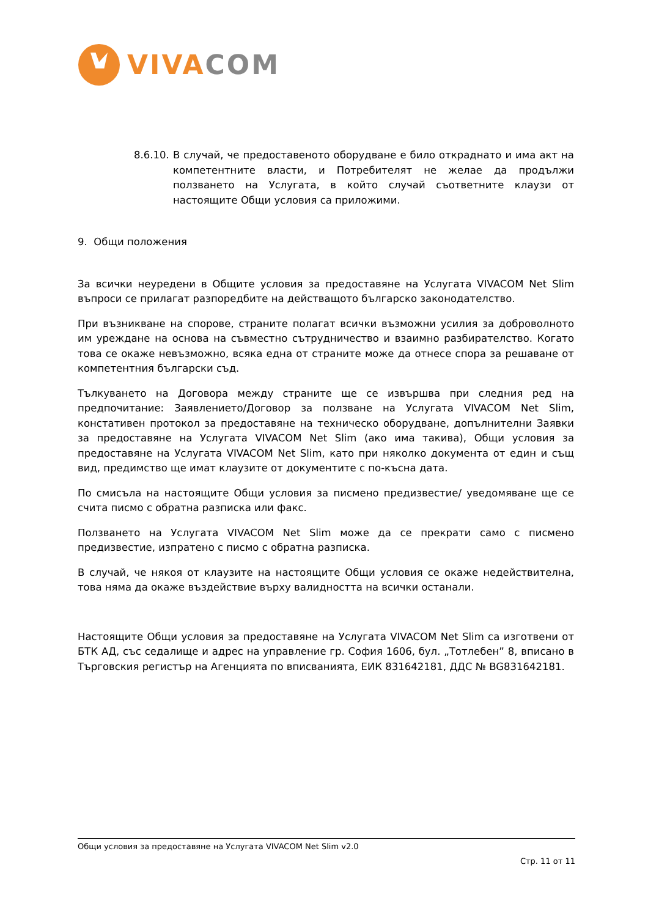VIVA COM
8.6.10. В случай, че предоставеното оборудване е било откраднато и има акт на компетентните власти, и Потребителят не желае да продължи ползването на Услугата, в който случай съответните клаузи от настоящите Общи условия са приложими.
9. Общи положения
За всички неуредени в Общите условия за предоставяне на Услугата VIVACOM Net Slim въпроси се прилагат разпоредбите на действащото българско законодателство.
При възникване на спорове, страните полагат всички възможни усилия за доброволното им уреждане на основа на съвместно сътрудничество и взаимно разбирателство. Когато това се окаже невъзможно, всяка една от страните може да отнесе спора за решаване от компетентния български съд.
Тълкуването на Договора между страните ще се извършва при следния ред на предпочитание: Заявлението/Договор за ползване на Услугата VIVACOM Net Slim, констативен протокол за предоставяне на техническо оборудване, допълнителни Заявки за предоставяне на Услугата VIVACOM Net Slim (ако има такива), Общи условия за предоставяне на Услугата VIVACOM Net Slim, като при няколко документа от един и същ вид, предимство ще имат клаузите от документите с по-късна дата.
По смисъла на настоящите Общи условия за писмено предизвестие/ уведомяване ще се счита писмо с обратна разписка или факс.
Ползването на Услугата VIVACOM Net Slim може да се прекрати само с писмено предизвестие, изпратено с писмо с обратна разписка.
В случай, че някоя от клаузите на настоящите Общи условия се окаже недействителна, това няма да окаже въздействие върху валидността на всички останали.
Настоящите Общи условия за предоставяне на Услугата VIVACOM Net Slim са изготвени от БТК АД, със седалище и адрес на управление гр. София 1606, бул. „Тотлебен” 8, вписано в Търговския регистър на Агенцията по вписванията, ЕИК 831642181, ДДС № BG831642181.
Общи условия за предоставяне на Услугата VIVACOM Net Slim v2.0
Стр. 11 от 11